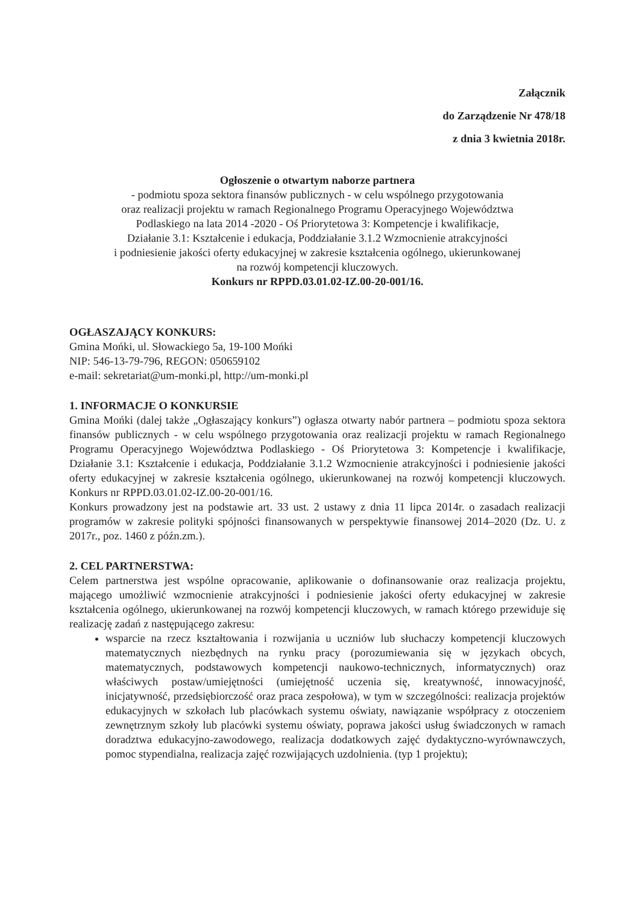Załącznik
do Zarządzenie Nr 478/18
z dnia 3 kwietnia 2018r.
Ogłoszenie o otwartym naborze partnera
- podmiotu spoza sektora finansów publicznych - w celu wspólnego przygotowania
oraz realizacji projektu w ramach Regionalnego Programu Operacyjnego Województwa
Podlaskiego na lata 2014 -2020 - Oś Priorytetowa 3: Kompetencje i kwalifikacje,
Działanie 3.1: Kształcenie i edukacja, Poddziałanie 3.1.2 Wzmocnienie atrakcyjności
i podniesienie jakości oferty edukacyjnej w zakresie kształcenia ogólnego, ukierunkowanej
na rozwój kompetencji kluczowych.
Konkurs nr RPPD.03.01.02-IZ.00-20-001/16.
OGŁASZAJĄCY KONKURS:
Gmina Mońki, ul. Słowackiego 5a, 19-100 Mońki
NIP: 546-13-79-796, REGON: 050659102
e-mail: sekretariat@um-monki.pl, http://um-monki.pl
1. INFORMACJE O KONKURSIE
Gmina Mońki (dalej także „Ogłaszający konkurs”) ogłasza otwarty nabór partnera – podmiotu spoza sektora finansów publicznych - w celu wspólnego przygotowania oraz realizacji projektu w ramach Regionalnego Programu Operacyjnego Województwa Podlaskiego - Oś Priorytetowa 3: Kompetencje i kwalifikacje, Działanie 3.1: Kształcenie i edukacja, Poddziałanie 3.1.2 Wzmocnienie atrakcyjności i podniesienie jakości oferty edukacyjnej w zakresie kształcenia ogólnego, ukierunkowanej na rozwój kompetencji kluczowych. Konkurs nr RPPD.03.01.02-IZ.00-20-001/16.
Konkurs prowadzony jest na podstawie art. 33 ust. 2 ustawy z dnia 11 lipca 2014r. o zasadach realizacji programów w zakresie polityki spójności finansowanych w perspektywie finansowej 2014–2020 (Dz. U. z 2017r., poz. 1460 z późn.zm.).
2. CEL PARTNERSTWA:
Celem partnerstwa jest wspólne opracowanie, aplikowanie o dofinansowanie oraz realizacja projektu, mającego umożliwić wzmocnienie atrakcyjności i podniesienie jakości oferty edukacyjnej w zakresie kształcenia ogólnego, ukierunkowanej na rozwój kompetencji kluczowych, w ramach którego przewiduje się realizację zadań z następującego zakresu:
wsparcie na rzecz kształtowania i rozwijania u uczniów lub słuchaczy kompetencji kluczowych matematycznych niezbędnych na rynku pracy (porozumiewania się w językach obcych, matematycznych, podstawowych kompetencji naukowo-technicznych, informatycznych) oraz właściwych postaw/umiejętności (umiejętność uczenia się, kreatywność, innowacyjność, inicjatywność, przedsiębiorczość oraz praca zespołowa), w tym w szczególności: realizacja projektów edukacyjnych w szkołach lub placówkach systemu oświaty, nawiązanie współpracy z otoczeniem zewnętrznym szkoły lub placówki systemu oświaty, poprawa jakości usług świadczonych w ramach doradztwa edukacyjno-zawodowego, realizacja dodatkowych zajęć dydaktyczno-wyrównawczych, pomoc stypendialna, realizacja zajęć rozwijających uzdolnienia. (typ 1 projektu);